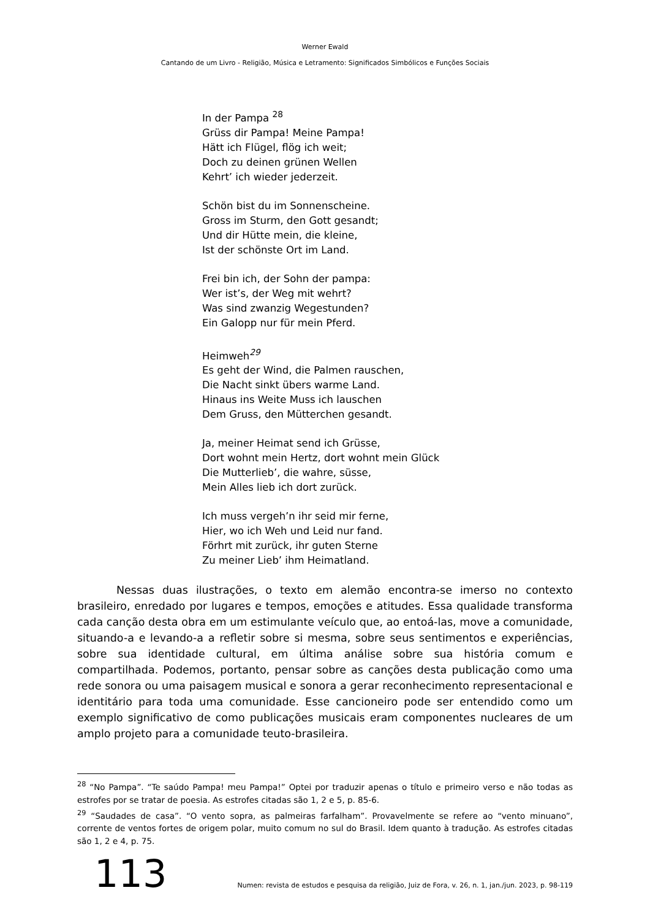Werner Ewald
Cantando de um Livro - Religião, Música e Letramento: Significados Simbólicos e Funções Sociais
In der Pampa <sup>28</sup>
Grüss dir Pampa! Meine Pampa!
Hätt ich Flügel, flög ich weit;
Doch zu deinen grünen Wellen
Kehrt’ ich wieder jederzeit.
Schön bist du im Sonnenscheine.
Gross im Sturm, den Gott gesandt;
Und dir Hütte mein, die kleine,
Ist der schönste Ort im Land.
Frei bin ich, der Sohn der pampa:
Wer ist’s, der Weg mit wehrt?
Was sind zwanzig Wegestunden?
Ein Galopp nur für mein Pferd.
Heimweh<sup>29</sup>
Es geht der Wind, die Palmen rauschen,
Die Nacht sinkt übers warme Land.
Hinaus ins Weite Muss ich lauschen
Dem Gruss, den Mütterchen gesandt.
Ja, meiner Heimat send ich Grüsse,
Dort wohnt mein Hertz, dort wohnt mein Glück
Die Mutterlieb’, die wahre, süsse,
Mein Alles lieb ich dort zurück.
Ich muss vergeh’n ihr seid mir ferne,
Hier, wo ich Weh und Leid nur fand.
Förhrt mit zurück, ihr guten Sterne
Zu meiner Lieb’ ihm Heimatland.
Nessas duas ilustrações, o texto em alemão encontra-se imerso no contexto brasileiro, enredado por lugares e tempos, emoções e atitudes. Essa qualidade transforma cada canção desta obra em um estimulante veículo que, ao entoá-las, move a comunidade, situando-a e levando-a a refletir sobre si mesma, sobre seus sentimentos e experiências, sobre sua identidade cultural, em última análise sobre sua história comum e compartilhada. Podemos, portanto, pensar sobre as canções desta publicação como uma rede sonora ou uma paisagem musical e sonora a gerar reconhecimento representacional e identitário para toda uma comunidade. Esse cancioneiro pode ser entendido como um exemplo significativo de como publicações musicais eram componentes nucleares de um amplo projeto para a comunidade teuto-brasileira.
<sup>28</sup> “No Pampa”. “Te saúdo Pampa! meu Pampa!” Optei por traduzir apenas o título e primeiro verso e não todas as estrofes por se tratar de poesia. As estrofes citadas são 1, 2 e 5, p. 85-6.
<sup>29</sup> “Saudades de casa”. “O vento sopra, as palmeiras farfalham”. Provavelmente se refere ao “vento minuano”, corrente de ventos fortes de origem polar, muito comum no sul do Brasil. Idem quanto à tradução. As estrofes citadas são 1, 2 e 4, p. 75.
113 Numen: revista de estudos e pesquisa da religião, Juiz de Fora, v. 26, n. 1, jan./jun. 2023, p. 98-119